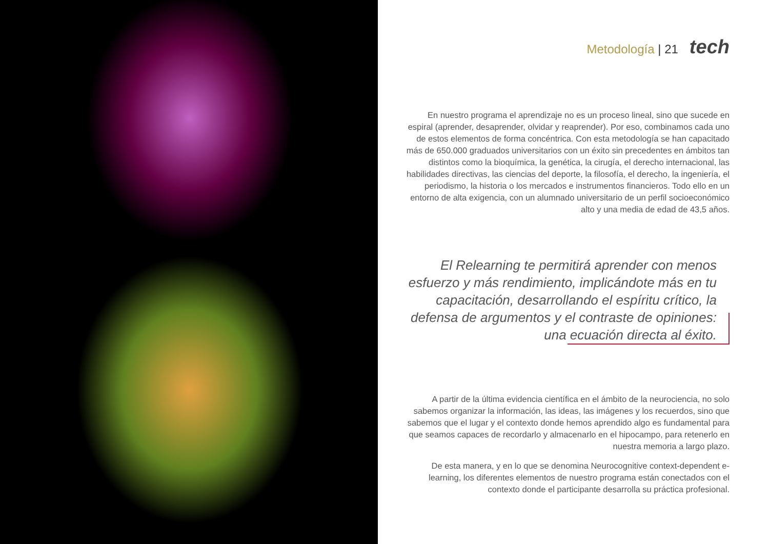Metodología | 21 tech
En nuestro programa el aprendizaje no es un proceso lineal, sino que sucede en espiral (aprender, desaprender, olvidar y reaprender). Por eso, combinamos cada uno de estos elementos de forma concéntrica. Con esta metodología se han capacitado más de 650.000 graduados universitarios con un éxito sin precedentes en ámbitos tan distintos como la bioquímica, la genética, la cirugía, el derecho internacional, las habilidades directivas, las ciencias del deporte, la filosofía, el derecho, la ingeniería, el periodismo, la historia o los mercados e instrumentos financieros. Todo ello en un entorno de alta exigencia, con un alumnado universitario de un perfil socioeconómico alto y una media de edad de 43,5 años.
El Relearning te permitirá aprender con menos esfuerzo y más rendimiento, implicándote más en tu capacitación, desarrollando el espíritu crítico, la defensa de argumentos y el contraste de opiniones: una ecuación directa al éxito.
A partir de la última evidencia científica en el ámbito de la neurociencia, no solo sabemos organizar la información, las ideas, las imágenes y los recuerdos, sino que sabemos que el lugar y el contexto donde hemos aprendido algo es fundamental para que seamos capaces de recordarlo y almacenarlo en el hipocampo, para retenerlo en nuestra memoria a largo plazo.
De esta manera, y en lo que se denomina Neurocognitive context-dependent e-learning, los diferentes elementos de nuestro programa están conectados con el contexto donde el participante desarrolla su práctica profesional.